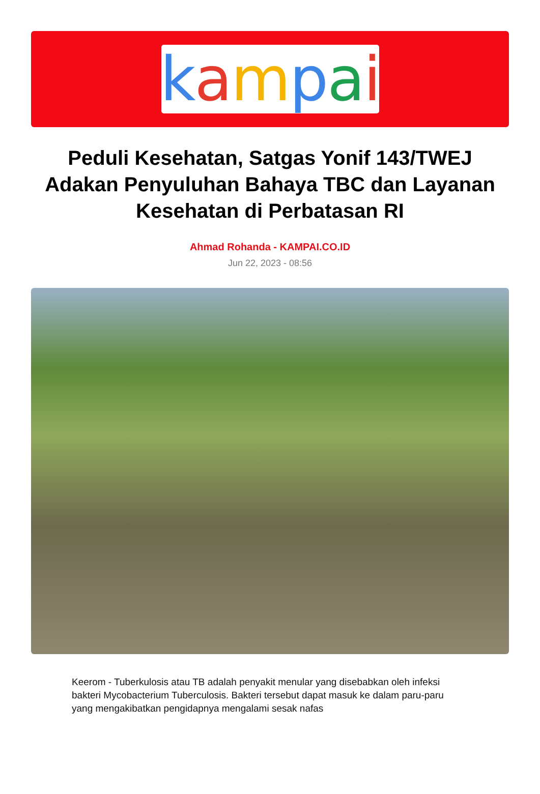kampai
Peduli Kesehatan, Satgas Yonif 143/TWEJ Adakan Penyuluhan Bahaya TBC dan Layanan Kesehatan di Perbatasan RI
Ahmad Rohanda - KAMPAI.CO.ID
Jun 22, 2023 - 08:56
Keerom - Tuberkulosis atau TB adalah penyakit menular yang disebabkan oleh infeksi bakteri Mycobacterium Tuberculosis. Bakteri tersebut dapat masuk ke dalam paru-paru yang mengakibatkan pengidapnya mengalami sesak nafas